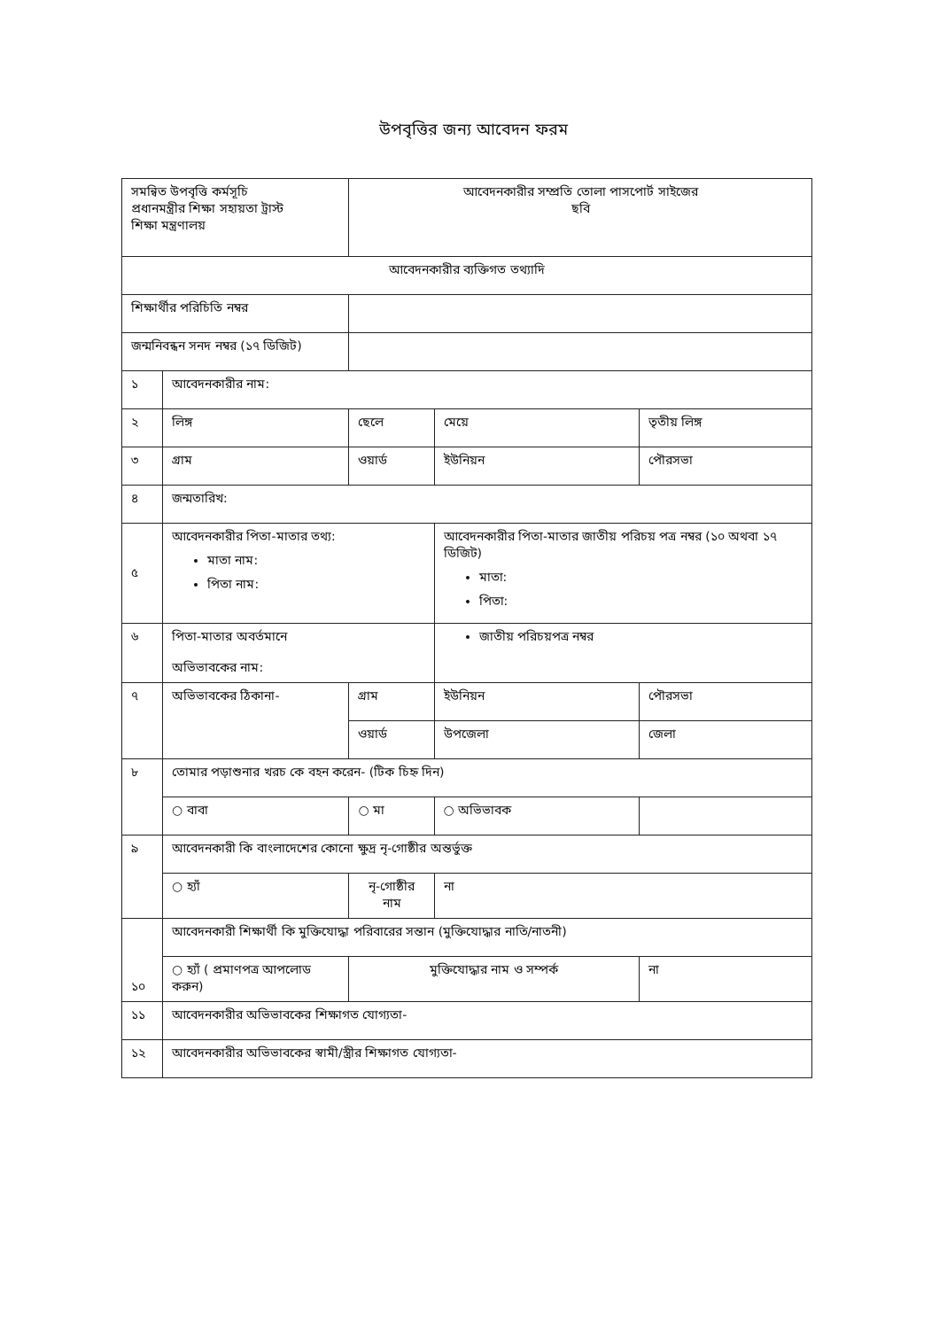উপবৃত্তির জন্য আবেদন ফরম
| সমন্বিত উপবৃত্তি কর্মসূচি প্রধানমন্ত্রীর শিক্ষা সহায়তা ট্রাস্ট শিক্ষা মন্ত্রণালয় | | | আবেদনকারীর সম্প্রতি তোলা পাসপোর্ট সাইজের ছবি | | | |
| আবেদনকারীর ব্যক্তিগত তথ্যাদি | | | | | | |
| শিক্ষার্থীর পরিচিতি নম্বর | | | | | | |
| জন্মনিবন্ধন সনদ নম্বর (১৭ ডিজিট) | | | | | | |
| ১ | আবেদনকারীর নাম: | | | | | |
| ২ | লিঙ্গ | | ছেলে | মেয়ে | তৃতীয় লিঙ্গ | |
| ৩ | গ্রাম | ওয়ার্ড | | ইউনিয়ন | পৌরসভা | |
| ৪ | জন্মতারিখ: | | | | | |
| ৫ | আবেদনকারীর পিতা-মাতার তথ্য: মাতা নাম: পিতা নাম: | | | আবেদনকারীর পিতা-মাতার জাতীয় পরিচয় পত্র নম্বর (১০ অথবা ১৭ ডিজিট) মাতা: পিতা: | | |
| ৬ | পিতা-মাতার অবর্তমানে অভিভাবকের নাম: | | | জাতীয় পরিচয়পত্র নম্বর | | |
| ৭ | অভিভাবকের ঠিকানা- | | গ্রাম | ইউনিয়ন | পৌরসভা | |
| | | | ওয়ার্ড | উপজেলা | জেলা | |
| ৮ | তোমার পড়াশুনার খরচ কে বহন করেন- (টিক চিহ্ন দিন) | | | | | |
| | ○ বাবা | ○ মা | | ○ অভিভাবক | | |
| ৯ | আবেদনকারী কি বাংলাদেশের কোনো ক্ষুদ্র নৃ-গোষ্ঠীর অন্তর্ভুক্ত | | | | | |
| | ○ হ্যাঁ | নৃ-গোষ্ঠীর নাম | | না | | |
| ১০ | আবেদনকারী শিক্ষার্থী কি মুক্তিযোদ্ধা পরিবারের সন্তান (মুক্তিযোদ্ধার নাতি/নাতনী) | | | | | |
| | ○ হ্যাঁ ( প্রমাণপত্র আপলোড করুন) | | মুক্তিযোদ্ধার নাম ও সম্পর্ক | | | না |
| ১১ | আবেদনকারীর অভিভাবকের শিক্ষাগত যোগ্যতা- | | | | | |
| ১২ | আবেদনকারীর অভিভাবকের স্বামী/স্ত্রীর শিক্ষাগত যোগ্যতা- | | | | | |